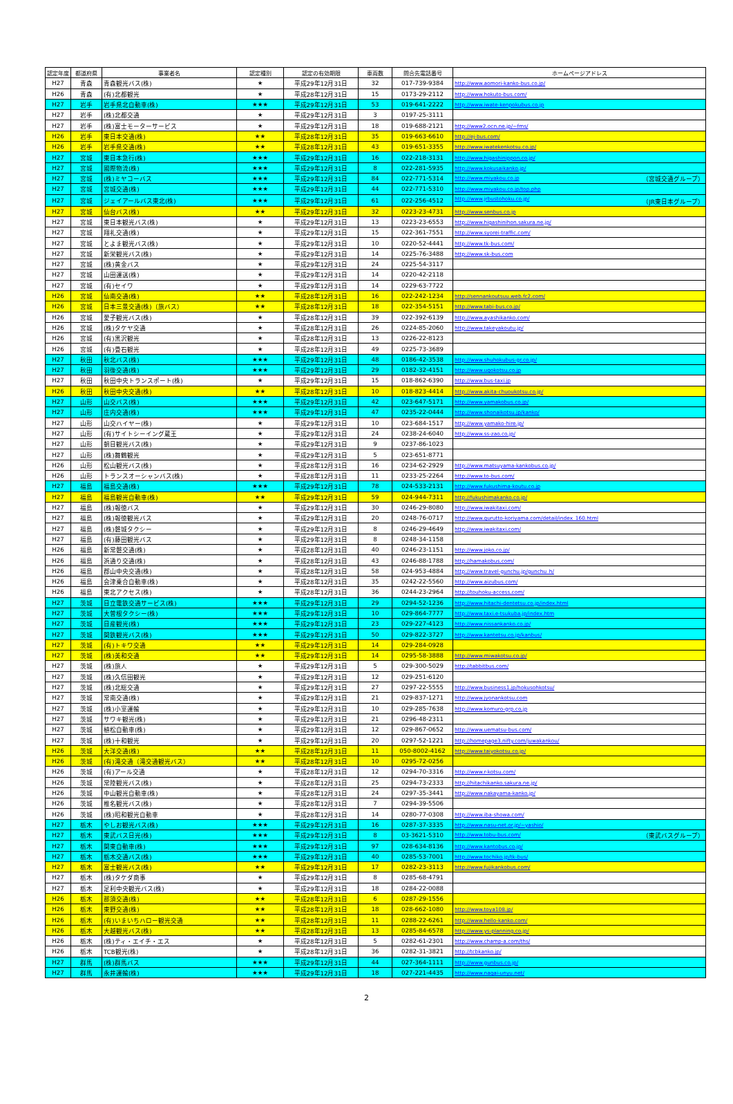| 認定年度 | 都道府県 | 事業者名 | 認定種別 | 認定の有効期限 | 車両数 | 問合先電話番号 | ホームページアドレス |
| --- | --- | --- | --- | --- | --- | --- | --- |
| H27 | 青森 | 青森観光バス(株) | ★ | 平成29年12月31日 | 32 | 017-739-9384 | http://www.aomori-kanko-bus.co.jp/ |
| H26 | 青森 | (有)北都観光 | ★ | 平成28年12月31日 | 15 | 0173-29-2112 | http://www.hokuto-bus.com/ |
| H27 | 岩手 | 岩手県北自動車(株) | ★★★ | 平成29年12月31日 | 53 | 019-641-2222 | http://www.iwate-kenpokubus.co.jp |
| H27 | 岩手 | (株)北都交通 | ★ | 平成29年12月31日 | 3 | 0197-25-3111 | |
| H27 | 岩手 | (株)富士モーターサービス | ★ | 平成29年12月31日 | 18 | 019-688-2121 | http://www2.ocn.ne.jp/~fms/ |
| H26 | 岩手 | 東日本交通(株) | ★★ | 平成28年12月31日 | 35 | 019-663-6610 | http://ej-bus.com/ |
| H26 | 岩手 | 岩手県交通(株) | ★★ | 平成28年12月31日 | 43 | 019-651-3355 | http://www.iwatekenkotsu.co.jp/ |
| H27 | 宮城 | 東日本急行(株) | ★★★ | 平成29年12月31日 | 16 | 022-218-3131 | http://www.higashinippon.co.jp/ |
| H27 | 宮城 | 國際物流(株) | ★★★ | 平成29年12月31日 | 8 | 022-281-5935 | http://www.kokusaikanko.jp/ |
| H27 | 宮城 | (株)ミヤコーバス | ★★★ | 平成29年12月31日 | 84 | 022-771-5314 | http://www.miyakou.co.jp （宮城交通グループ） |
| H27 | 宮城 | 宮城交通(株) | ★★★ | 平成29年12月31日 | 44 | 022-771-5310 | http://www.miyakou.co.jp/top.php |
| H27 | 宮城 | ジェイアールバス東北(株) | ★★★ | 平成29年12月31日 | 61 | 022-256-4512 | http://www.jrbustohoku.co.jp/ （JR東日本グループ） |
| H27 | 宮城 | 仙台バス(株) | ★★ | 平成29年12月31日 | 32 | 0223-23-4731 | http://www.senbus.co.jp |
| H27 | 宮城 | 東日本観光バス(株) | ★ | 平成29年12月31日 | 13 | 0223-23-6553 | http://www.higashinihon.sakura.ne.jp/ |
| H27 | 宮城 | 翔礼交通(株) | ★ | 平成29年12月31日 | 15 | 022-361-7551 | http://www.syorei-traffic.com/ |
| H27 | 宮城 | とよま観光バス(株) | ★ | 平成29年12月31日 | 10 | 0220-52-4441 | http://www.tk-bus.com/ |
| H27 | 宮城 | 新栄観光バス(株) | ★ | 平成29年12月31日 | 14 | 0225-76-3488 | http://www.sk-bus.com |
| H27 | 宮城 | (株)黄金バス | ★ | 平成29年12月31日 | 24 | 0225-54-3117 | |
| H27 | 宮城 | 山田運送(株) | ★ | 平成29年12月31日 | 14 | 0220-42-2118 | |
| H27 | 宮城 | (有)セイワ | ★ | 平成29年12月31日 | 14 | 0229-63-7722 | |
| H26 | 宮城 | 仙南交通(株) | ★★ | 平成28年12月31日 | 16 | 022-242-1234 | http://sennankoutsuu.web.fc2.com/ |
| H26 | 宮城 | 日本三景交通(株)（旅バス） | ★★ | 平成28年12月31日 | 18 | 022-354-5151 | http://www.tabi-bus.co.jp/ |
| H26 | 宮城 | 愛子観光バス(株) | ★ | 平成28年12月31日 | 39 | 022-392-6139 | http://www.ayashikanko.com/ |
| H26 | 宮城 | (株)タケヤ交通 | ★ | 平成28年12月31日 | 26 | 0224-85-2060 | http://www.takeyakoutu.jp/ |
| H26 | 宮城 | (有)黒沢観光 | ★ | 平成28年12月31日 | 13 | 0226-22-8123 | |
| H26 | 宮城 | (有)畳石観光 | ★ | 平成28年12月31日 | 49 | 0225-73-3689 | |
| H27 | 秋田 | 秋北バス(株) | ★★★ | 平成29年12月31日 | 48 | 0186-42-3538 | http://www.shuhokubus-gr.co.jp/ |
| H27 | 秋田 | 羽後交通(株) | ★★★ | 平成29年12月31日 | 29 | 0182-32-4151 | http://www.ugokotsu.co.jp |
| H27 | 秋田 | 秋田中央トランスポート(株) | ★ | 平成29年12月31日 | 15 | 018-862-6390 | http://www.bus-taxi.jp |
| H26 | 秋田 | 秋田中央交通(株) | ★★ | 平成28年12月31日 | 10 | 018-823-4414 | http://www.akita-chuoukotsu.co.jp/ |
| H27 | 山形 | 山交バス(株) | ★★★ | 平成29年12月31日 | 42 | 023-647-5171 | http://www.yamakobus.co.jp/ |
| H27 | 山形 | 庄内交通(株) | ★★★ | 平成29年12月31日 | 47 | 0235-22-0444 | http://www.shonaikotsu.jp/kanko/ |
| H27 | 山形 | 山交ハイヤー(株) | ★ | 平成29年12月31日 | 10 | 023-684-1517 | http://www.yamako-hire.jp/ |
| H27 | 山形 | (有)サイトシーイング蔵王 | ★ | 平成29年12月31日 | 24 | 0238-24-6040 | http://www.ss-zao.co.jp/ |
| H27 | 山形 | 朝日観光バス(株) | ★ | 平成29年12月31日 | 9 | 0237-86-1023 | |
| H27 | 山形 | (株)舞鶴観光 | ★ | 平成29年12月31日 | 5 | 023-651-8771 | |
| H26 | 山形 | 松山観光バス(株) | ★ | 平成28年12月31日 | 16 | 0234-62-2929 | http://www.matsuyama-kankobus.co.jp/ |
| H26 | 山形 | トランスオーシャンバス(株) | ★ | 平成28年12月31日 | 11 | 0233-25-2264 | http://www.to-bus.com/ |
| H27 | 福島 | 福島交通(株) | ★★★ | 平成29年12月31日 | 78 | 024-533-2131 | http://www.fukushima-koutu.co.jp |
| H27 | 福島 | 福島観光自動車(株) | ★★ | 平成29年12月31日 | 59 | 024-944-7311 | http://fukushimakanko.co.jp/ |
| H27 | 福島 | (株)報徳バス | ★ | 平成29年12月31日 | 30 | 0246-29-8080 | http://www.iwakitaxi.com/ |
| H27 | 福島 | (株)報徳観光バス | ★ | 平成29年12月31日 | 20 | 0248-76-0717 | http://www.gurutto-koriyama.com/detail/index_160.html |
| H27 | 福島 | (株)磐城タクシー | ★ | 平成29年12月31日 | 8 | 0246-29-4649 | http://www.iwakitaxi.com/ |
| H27 | 福島 | (有)藤田観光バス | ★ | 平成29年12月31日 | 8 | 0248-34-1158 | |
| H26 | 福島 | 新常磐交通(株) | ★ | 平成28年12月31日 | 40 | 0246-23-1151 | http://www.joko.co.jp/ |
| H26 | 福島 | 浜通り交通(株) | ★ | 平成28年12月31日 | 43 | 0246-88-1788 | http://hamakobus.com/ |
| H26 | 福島 | 郡山中央交通(株) | ★ | 平成28年12月31日 | 58 | 024-953-4884 | http://www.travel-gunchu.jp/gunchu_h/ |
| H26 | 福島 | 会津乗合自動車(株) | ★ | 平成28年12月31日 | 35 | 0242-22-5560 | http://www.aizubus.com/ |
| H26 | 福島 | 東北アクセス(株) | ★ | 平成28年12月31日 | 36 | 0244-23-2964 | http://touhoku-access.com/ |
| H27 | 茨城 | 日立電鉄交通サービス(株) | ★★★ | 平成29年12月31日 | 29 | 0294-52-1236 | http://www.hitachi-dentetsu.co.jp/index.html |
| H27 | 茨城 | 大曽根タクシー(株) | ★★★ | 平成29年12月31日 | 10 | 029-864-7777 | http://www.taxi.e-tsukuba.jp/index.htm |
| H27 | 茨城 | 日産観光(株) | ★★★ | 平成29年12月31日 | 23 | 029-227-4123 | http://www.nissankanko.co.jp/ |
| H27 | 茨城 | 関鉄観光バス(株) | ★★★ | 平成29年12月31日 | 50 | 029-822-3727 | http://www.kantetsu.co.jp/kanbus/ |
| H27 | 茨城 | (有)トキワ交通 | ★★ | 平成29年12月31日 | 14 | 029-284-0928 | |
| H27 | 茨城 | (株)美和交通 | ★★ | 平成29年12月31日 | 14 | 0295-58-3888 | http://www.miwakotsu.co.jp/ |
| H27 | 茨城 | (株)旅人 | ★ | 平成29年12月31日 | 5 | 029-300-5029 | http://tabbitbus.com/ |
| H27 | 茨城 | (株)久信田観光 | ★ | 平成29年12月31日 | 12 | 029-251-6120 | |
| H27 | 茨城 | (株)北総交通 | ★ | 平成29年12月31日 | 27 | 0297-22-5555 | http://www.business1.jp/hokusohkotsu/ |
| H27 | 茨城 | 常南交通(株) | ★ | 平成29年12月31日 | 21 | 029-837-1271 | http://www.jyonankotsu.com |
| H27 | 茨城 | (株)小室運輸 | ★ | 平成29年12月31日 | 10 | 029-285-7638 | http://www.komuro-grp.co.jp |
| H27 | 茨城 | サワキ観光(株) | ★ | 平成29年12月31日 | 21 | 0296-48-2311 | |
| H27 | 茨城 | 植松自動車(株) | ★ | 平成29年12月31日 | 12 | 029-867-0652 | http://www.uematsu-bus.com/ |
| H27 | 茨城 | (株)十和観光 | ★ | 平成29年12月31日 | 20 | 0297-52-1221 | http://homepage3.nifty.com/juwakankou/ |
| H26 | 茨城 | 大洋交通(株) | ★★ | 平成28年12月31日 | 11 | 050-8002-4162 | http://www.taiyokotsu.co.jp/ |
| H26 | 茨城 | (有)滝交通（滝交通観光バス） | ★★ | 平成28年12月31日 | 10 | 0295-72-0256 | |
| H26 | 茨城 | (有)アール交通 | ★ | 平成28年12月31日 | 12 | 0294-70-3316 | http://www.r-kotsu.com/ |
| H26 | 茨城 | 常陸観光バス(株) | ★ | 平成28年12月31日 | 25 | 0294-73-2333 | http://hitachikanko.sakura.ne.jp/ |
| H26 | 茨城 | 中山観光自動車(株) | ★ | 平成28年12月31日 | 24 | 0297-35-3441 | http://www.nakayama-kanko.jp/ |
| H26 | 茨城 | 椎名観光バス(株) | ★ | 平成28年12月31日 | 7 | 0294-39-5506 | |
| H26 | 茨城 | (株)昭和観光自動車 | ★ | 平成28年12月31日 | 14 | 0280-77-0308 | http://www.iba-showa.com/ |
| H27 | 栃木 | やしお観光バス(株) | ★★★ | 平成29年12月31日 | 16 | 0287-37-3335 | http://www.nasu-net.or.jp/~yashio/ |
| H27 | 栃木 | 東武バス日光(株) | ★★★ | 平成29年12月31日 | 8 | 03-3621-5310 | http://www.tobu-bus.com/ （東武バスグループ） |
| H27 | 栃木 | 関東自動車(株) | ★★★ | 平成29年12月31日 | 97 | 028-634-8136 | http://www.kantobus.co.jp/ |
| H27 | 栃木 | 栃木交通バス(株) | ★★★ | 平成29年12月31日 | 40 | 0285-53-7001 | http://www.tochiko.jp/tk-bus/ |
| H27 | 栃木 | 富士観光バス(株) | ★★ | 平成29年12月31日 | 17 | 0282-23-3113 | http://www.fujikankobus.com/ |
| H27 | 栃木 | (株)タケダ商事 | ★ | 平成29年12月31日 | 8 | 0285-68-4791 | |
| H27 | 栃木 | 足利中央観光バス(株) | ★ | 平成29年12月31日 | 18 | 0284-22-0088 | |
| H26 | 栃木 | 那須交通(株) | ★★ | 平成28年12月31日 | 6 | 0287-29-1556 | |
| H26 | 栃木 | 東野交通(株) | ★★ | 平成28年12月31日 | 18 | 028-662-1080 | http://www.toya108.jp/ |
| H26 | 栃木 | (有)いまいちハロー観光交通 | ★★ | 平成28年12月31日 | 11 | 0288-22-6261 | http://www.hello-kanko.com/ |
| H26 | 栃木 | 大越観光バス(株) | ★★ | 平成28年12月31日 | 13 | 0285-84-6578 | http://www.ys-planning.co.jp/ |
| H26 | 栃木 | (株)ティ・エイチ・エス | ★ | 平成28年12月31日 | 5 | 0282-61-2301 | http://www.champ-a.com/ths/ |
| H26 | 栃木 | TCB観光(株) | ★ | 平成28年12月31日 | 36 | 0282-31-3821 | http://tcbkanko.jp/ |
| H27 | 群馬 | (株)群馬バス | ★★★ | 平成29年12月31日 | 44 | 027-364-1111 | http://www.gunbus.co.jp/ |
| H27 | 群馬 | 永井運輸(株) | ★★★ | 平成29年12月31日 | 18 | 027-221-4435 | http://www.nagai-unyu.net/ |
2